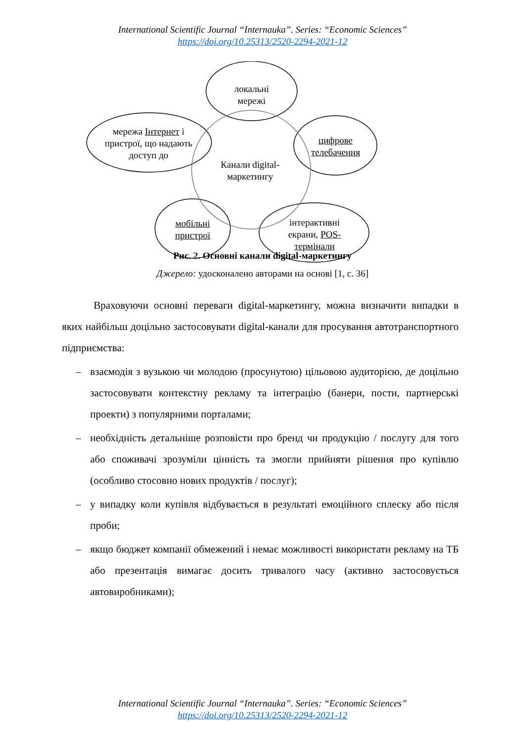International Scientific Journal “Internauka”. Series: “Economic Sciences”
https://doi.org/10.25313/2520-2294-2021-12
локальні мережі
мережа Інтернет і пристрої, що надають доступ до
цифрове телебачення
Канали digital-маркетингу
мобільні пристрої
інтерактивні екрани, POS-термінали
Рис. 2. Основні канали digital-маркетингу
Джерело: удосконалено авторами на основі [1, с. 36]
Враховуючи основні переваги digital-маркетингу, можна визначити випадки в яких найбільш доцільно застосовувати digital-канали для просування автотранспортного підприємства:
– взаємодія з вузькою чи молодою (просунутою) цільовою аудиторією, де доцільно застосовувати контекстну рекламу та інтеграцію (банери, пости, партнерські проекти) з популярними порталами;
– необхідність детальніше розповісти про бренд чи продукцію / послугу для того або споживачі зрозуміли цінність та змогли прийняти рішення про купівлю (особливо стосовно нових продуктів / послуг);
– у випадку коли купівля відбувається в результаті емоційного сплеску або після проби;
– якщо бюджет компанії обмежений і немає можливості використати рекламу на ТБ або презентація вимагає досить тривалого часу (активно застосовується автовиробниками);
International Scientific Journal “Internauka”. Series: “Economic Sciences”
https://doi.org/10.25313/2520-2294-2021-12